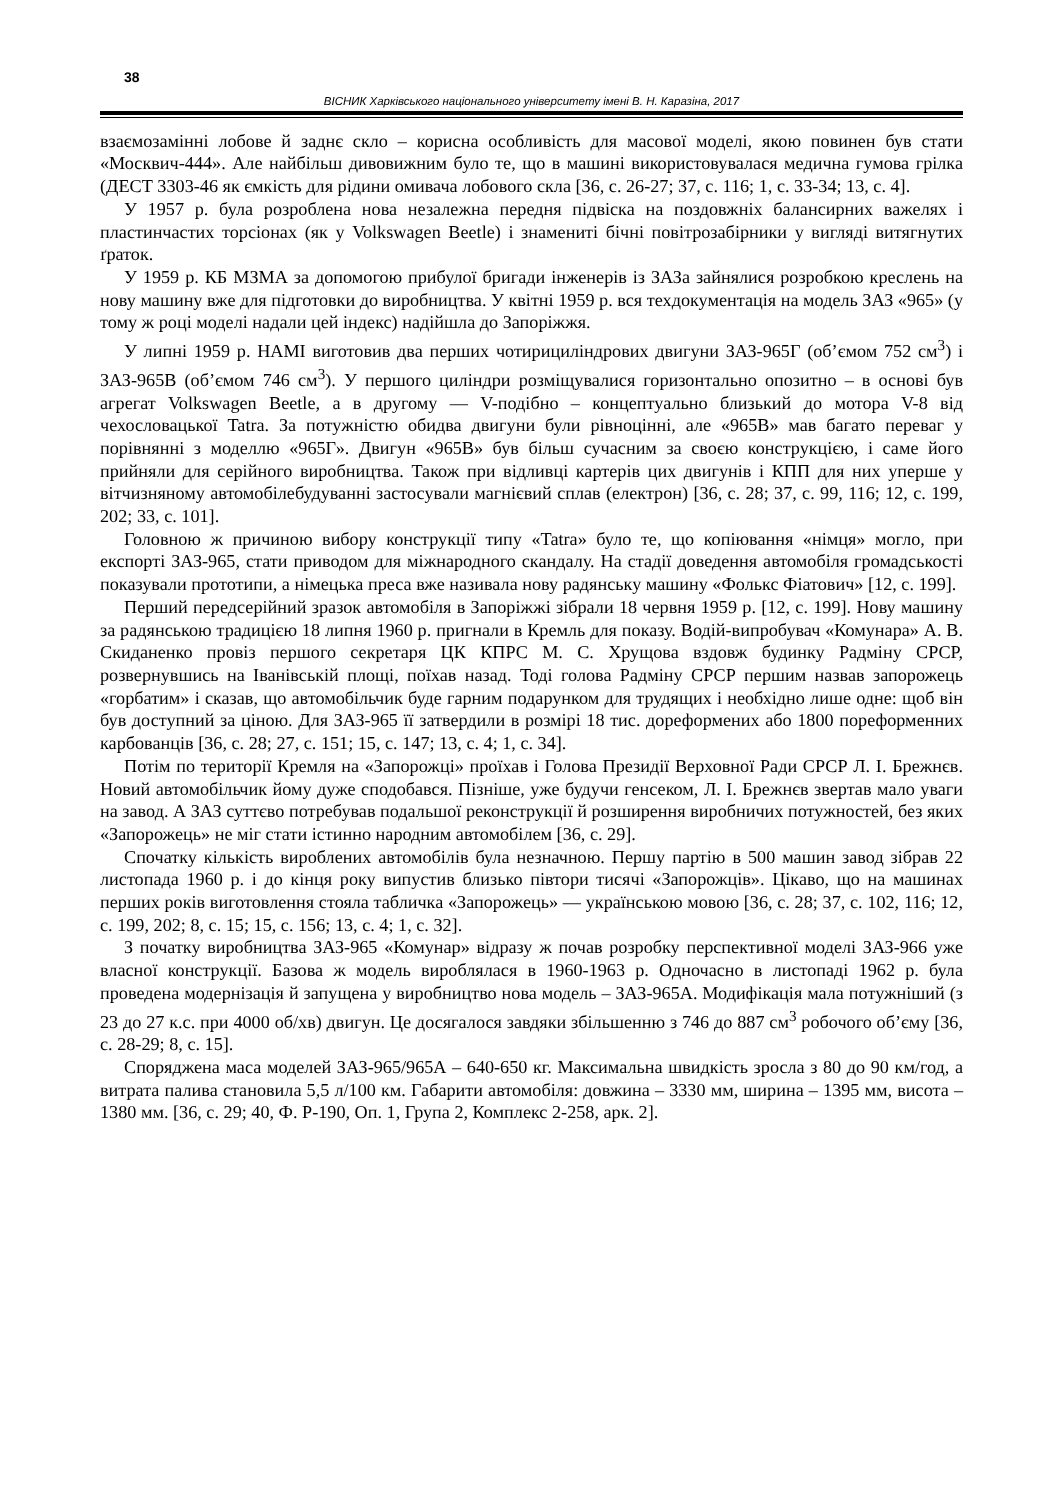38
ВІСНИК Харківського національного університету імені В. Н. Каразіна, 2017
взаємозамінні лобове й заднє скло – корисна особливість для масової моделі, якою повинен був стати «Москвич-444». Але найбільш дивовижним було те, що в машині використовувалася медична гумова грілка (ДЕСТ 3303-46 як ємкість для рідини омивача лобового скла [36, с. 26-27; 37, с. 116; 1, с. 33-34; 13, с. 4].
У 1957 р. була розроблена нова незалежна передня підвіска на поздовжніх балансирних важелях і пластинчастих торсіонах (як у Volkswagen Beetle) і знамениті бічні повітрозабірники у вигляді витягнутих ґраток.
У 1959 р. КБ МЗМА за допомогою прибулої бригади інженерів із ЗАЗа зайнялися розробкою креслень на нову машину вже для підготовки до виробництва. У квітні 1959 р. вся техдокументація на модель ЗАЗ «965» (у тому ж році моделі надали цей індекс) надійшла до Запоріжжя.
У липні 1959 р. НАМІ виготовив два перших чотирициліндрових двигуни ЗАЗ-965Г (об’ємом 752 см<sup>3</sup>) і ЗАЗ-965В (об’ємом 746 см<sup>3</sup>). У першого циліндри розміщувалися горизонтально опозитно – в основі був агрегат Volkswagen Beetle, а в другому — V-подібно – концептуально близький до мотора V-8 від чехословацької Tatra. За потужністю обидва двигуни були рівноцінні, але «965В» мав багато переваг у порівнянні з моделлю «965Г». Двигун «965В» був більш сучасним за своєю конструкцією, і саме його прийняли для серійного виробництва. Також при відливці картерів цих двигунів і КПП для них уперше у вітчизняному автомобілебудуванні застосували магнієвий сплав (електрон) [36, с. 28; 37, с. 99, 116; 12, с. 199, 202; 33, с. 101].
Головною ж причиною вибору конструкції типу «Tatra» було те, що копіювання «німця» могло, при експорті ЗАЗ-965, стати приводом для міжнародного скандалу. На стадії доведення автомобіля громадськості показували прототипи, а німецька преса вже називала нову радянську машину «Фолькс Фіатович» [12, с. 199].
Перший передсерійний зразок автомобіля в Запоріжжі зібрали 18 червня 1959 р. [12, с. 199]. Нову машину за радянською традицією 18 липня 1960 р. пригнали в Кремль для показу. Водій-випробувач «Комунара» А. В. Скиданенко провіз першого секретаря ЦК КПРС М. С. Хрущова вздовж будинку Радміну СРСР, розвернувшись на Іванівській площі, поїхав назад. Тоді голова Радміну СРСР першим назвав запорожець «горбатим» і сказав, що автомобільчик буде гарним подарунком для трудящих і необхідно лише одне: щоб він був доступний за ціною. Для ЗАЗ-965 її затвердили в розмірі 18 тис. дореформених або 1800 пореформенних карбованців [36, с. 28; 27, с. 151; 15, с. 147; 13, с. 4; 1, с. 34].
Потім по території Кремля на «Запорожці» проїхав і Голова Президії Верховної Ради СРСР Л. І. Брежнєв. Новий автомобільчик йому дуже сподобався. Пізніше, уже будучи генсеком, Л. І. Брежнєв звертав мало уваги на завод. А ЗАЗ суттєво потребував подальшої реконструкції й розширення виробничих потужностей, без яких «Запорожець» не міг стати істинно народним автомобілем [36, с. 29].
Спочатку кількість вироблених автомобілів була незначною. Першу партію в 500 машин завод зібрав 22 листопада 1960 р. і до кінця року випустив близько півтори тисячі «Запорожців». Цікаво, що на машинах перших років виготовлення стояла табличка «Запорожець» — українською мовою [36, с. 28; 37, с. 102, 116; 12, с. 199, 202; 8, с. 15; 15, с. 156; 13, с. 4; 1, с. 32].
З початку виробництва ЗАЗ-965 «Комунар» відразу ж почав розробку перспективної моделі ЗАЗ-966 уже власної конструкції. Базова ж модель вироблялася в 1960-1963 р. Одночасно в листопаді 1962 р. була проведена модернізація й запущена у виробництво нова модель – ЗАЗ-965А. Модифікація мала потужніший (з 23 до 27 к.с. при 4000 об/хв) двигун. Це досягалося завдяки збільшенню з 746 до 887 см<sup>3</sup> робочого об’єму [36, с. 28-29; 8, с. 15].
Споряджена маса моделей ЗАЗ-965/965А – 640-650 кг. Максимальна швидкість зросла з 80 до 90 км/год, а витрата палива становила 5,5 л/100 км. Габарити автомобіля: довжина – 3330 мм, ширина – 1395 мм, висота – 1380 мм. [36, с. 29; 40, Ф. Р-190, Оп. 1, Група 2, Комплекс 2-258, арк. 2].